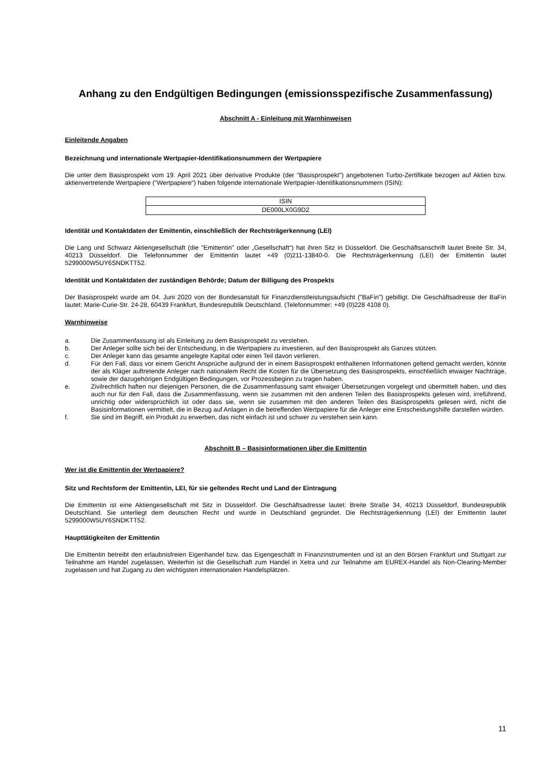Anhang zu den Endgültigen Bedingungen (emissionsspezifische Zusammenfassung)
Abschnitt A - Einleitung mit Warnhinweisen
Einleitende Angaben
Bezeichnung und internationale Wertpapier-Identifikationsnummern der Wertpapiere
Die unter dem Basisprospekt vom 19. April 2021 über derivative Produkte (der "Basisprospekt") angebotenen Turbo-Zertifikate bezogen auf Aktien bzw. aktienvertretende Wertpapiere ("Wertpapiere") haben folgende internationale Wertpapier-Identifikationsnummern (ISIN):
| ISIN |
| DE000LX0G9D2 |
Identität und Kontaktdaten der Emittentin, einschließlich der Rechtsträgerkennung (LEI)
Die Lang und Schwarz Aktiengesellschaft (die "Emittentin" oder „Gesellschaft“) hat ihren Sitz in Düsseldorf. Die Geschäftsanschrift lautet Breite Str. 34, 40213 Düsseldorf. Die Telefonnummer der Emittentin lautet +49 (0)211-13840-0. Die Rechtsträgerkennung (LEI) der Emittentin lautet 5299000W5UY6SNDKTT52.
Identität und Kontaktdaten der zuständigen Behörde; Datum der Billigung des Prospekts
Der Basisprospekt wurde am 04. Juni 2020 von der Bundesanstalt für Finanzdienstleistungsaufsicht ("BaFin") gebilligt. Die Geschäftsadresse der BaFin lautet: Marie-Curie-Str. 24-28, 60439 Frankfurt, Bundesrepublik Deutschland. (Telefonnummer: +49 (0)228 4108 0).
Warnhinweise
a. Die Zusammenfassung ist als Einleitung zu dem Basisprospekt zu verstehen.
b. Der Anleger sollte sich bei der Entscheidung, in die Wertpapiere zu investieren, auf den Basisprospekt als Ganzes stützen.
c. Der Anleger kann das gesamte angelegte Kapital oder einen Teil davon verlieren.
d. Für den Fall, dass vor einem Gericht Ansprüche aufgrund der in einem Basisprospekt enthaltenen Informationen geltend gemacht werden, könnte der als Kläger auftretende Anleger nach nationalem Recht die Kosten für die Übersetzung des Basisprospekts, einschließlich etwaiger Nachträge, sowie der dazugehörigen Endgültigen Bedingungen, vor Prozessbeginn zu tragen haben.
e. Zivilrechtlich haften nur diejenigen Personen, die die Zusammenfassung samt etwaiger Übersetzungen vorgelegt und übermittelt haben, und dies auch nur für den Fall, dass die Zusammenfassung, wenn sie zusammen mit den anderen Teilen des Basisprospekts gelesen wird, irreführend, unrichtig oder widersprüchlich ist oder dass sie, wenn sie zusammen mit den anderen Teilen des Basisprospekts gelesen wird, nicht die Basisinformationen vermittelt, die in Bezug auf Anlagen in die betreffenden Wertpapiere für die Anleger eine Entscheidungshilfe darstellen würden.
f. Sie sind im Begriff, ein Produkt zu erwerben, das nicht einfach ist und schwer zu verstehen sein kann.
Abschnitt B – Basisinformationen über die Emittentin
Wer ist die Emittentin der Wertpapiere?
Sitz und Rechtsform der Emittentin, LEI, für sie geltendes Recht und Land der Eintragung
Die Emittentin ist eine Aktiengesellschaft mit Sitz in Düsseldorf. Die Geschäftsadresse lautet: Breite Straße 34, 40213 Düsseldorf, Bundesrepublik Deutschland. Sie unterliegt dem deutschen Recht und wurde in Deutschland gegründet. Die Rechtsträgerkennung (LEI) der Emittentin lautet 5299000W5UY6SNDKTT52.
Haupttätigkeiten der Emittentin
Die Emittentin betreibt den erlaubnisfreien Eigenhandel bzw. das Eigengeschäft in Finanzinstrumenten und ist an den Börsen Frankfurt und Stuttgart zur Teilnahme am Handel zugelassen. Weiterhin ist die Gesellschaft zum Handel in Xetra und zur Teilnahme am EUREX-Handel als Non-Clearing-Member zugelassen und hat Zugang zu den wichtigsten internationalen Handelsplätzen.
11